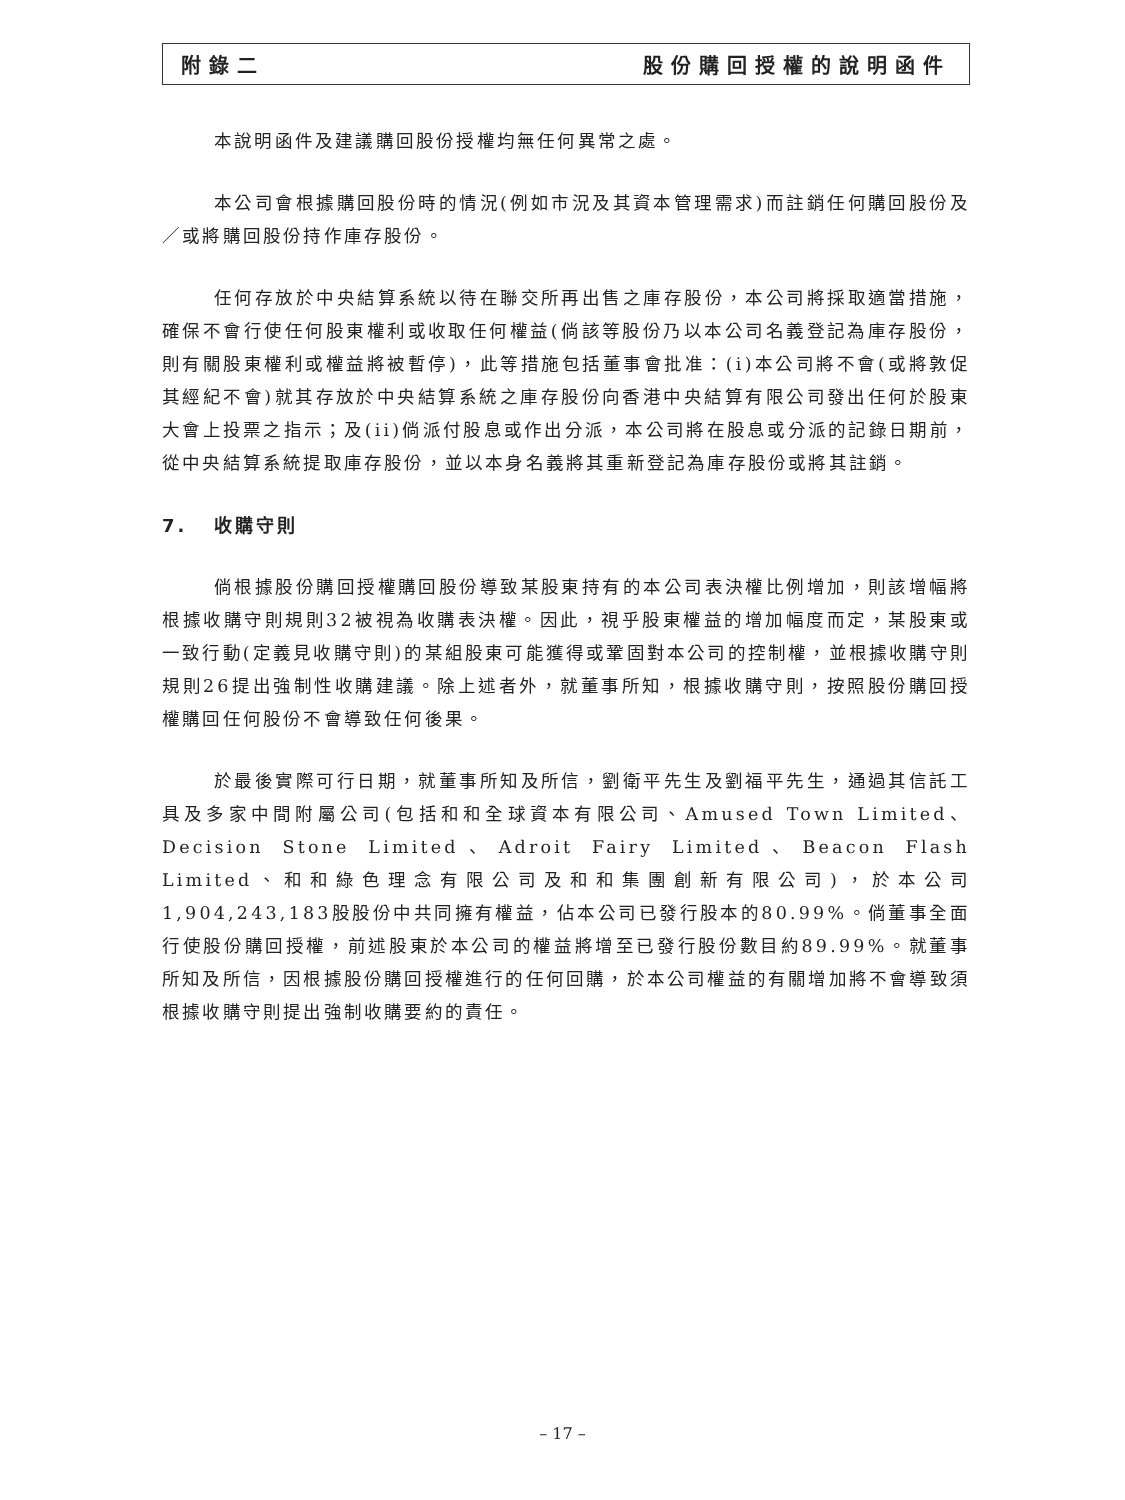附錄二 股份購回授權的說明函件
本說明函件及建議購回股份授權均無任何異常之處。
本公司會根據購回股份時的情況(例如市況及其資本管理需求)而註銷任何購回股份及／或將購回股份持作庫存股份。
任何存放於中央結算系統以待在聯交所再出售之庫存股份，本公司將採取適當措施，確保不會行使任何股東權利或收取任何權益(倘該等股份乃以本公司名義登記為庫存股份，則有關股東權利或權益將被暫停)，此等措施包括董事會批准：(i)本公司將不會(或將敦促其經紀不會)就其存放於中央結算系統之庫存股份向香港中央結算有限公司發出任何於股東大會上投票之指示；及(ii)倘派付股息或作出分派，本公司將在股息或分派的記錄日期前，從中央結算系統提取庫存股份，並以本身名義將其重新登記為庫存股份或將其註銷。
7. 收購守則
倘根據股份購回授權購回股份導致某股東持有的本公司表決權比例增加，則該增幅將根據收購守則規則32被視為收購表決權。因此，視乎股東權益的增加幅度而定，某股東或一致行動(定義見收購守則)的某組股東可能獲得或鞏固對本公司的控制權，並根據收購守則規則26提出強制性收購建議。除上述者外，就董事所知，根據收購守則，按照股份購回授權購回任何股份不會導致任何後果。
於最後實際可行日期，就董事所知及所信，劉衛平先生及劉福平先生，通過其信託工具及多家中間附屬公司(包括和和全球資本有限公司、Amused Town Limited、Decision Stone Limited、Adroit Fairy Limited、Beacon Flash Limited、和和綠色理念有限公司及和和集團創新有限公司)，於本公司1,904,243,183股股份中共同擁有權益，佔本公司已發行股本的80.99%。倘董事全面行使股份購回授權，前述股東於本公司的權益將增至已發行股份數目約89.99%。就董事所知及所信，因根據股份購回授權進行的任何回購，於本公司權益的有關增加將不會導致須根據收購守則提出強制收購要約的責任。
– 17 –